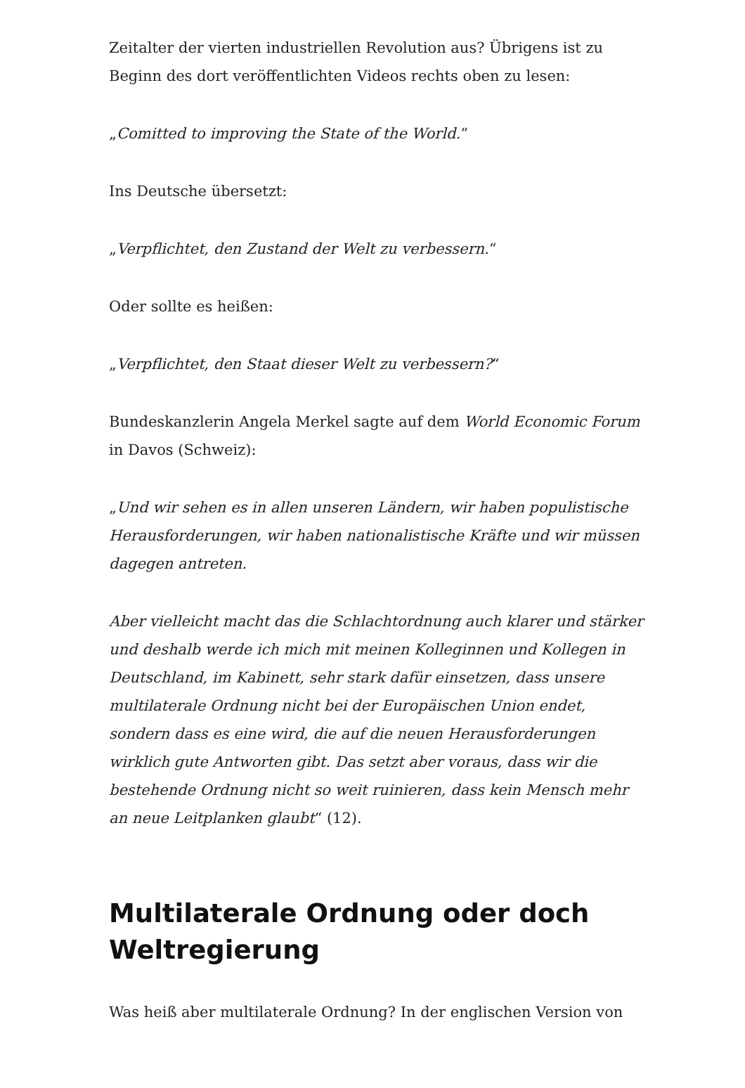Zeitalter der vierten industriellen Revolution aus? Übrigens ist zu Beginn des dort veröffentlichten Videos rechts oben zu lesen:
„Comitted to improving the State of the World.“
Ins Deutsche übersetzt:
„Verpflichtet, den Zustand der Welt zu verbessern.“
Oder sollte es heißen:
„Verpflichtet, den Staat dieser Welt zu verbessern?“
Bundeskanzlerin Angela Merkel sagte auf dem World Economic Forum in Davos (Schweiz):
„Und wir sehen es in allen unseren Ländern, wir haben populistische Herausforderungen, wir haben nationalistische Kräfte und wir müssen dagegen antreten.
Aber vielleicht macht das die Schlachtordnung auch klarer und stärker und deshalb werde ich mich mit meinen Kolleginnen und Kollegen in Deutschland, im Kabinett, sehr stark dafür einsetzen, dass unsere multilaterale Ordnung nicht bei der Europäischen Union endet, sondern dass es eine wird, die auf die neuen Herausforderungen wirklich gute Antworten gibt. Das setzt aber voraus, dass wir die bestehende Ordnung nicht so weit ruinieren, dass kein Mensch mehr an neue Leitplanken glaubt“ (12).
Multilaterale Ordnung oder doch Weltregierung
Was heiß aber multilaterale Ordnung? In der englischen Version von